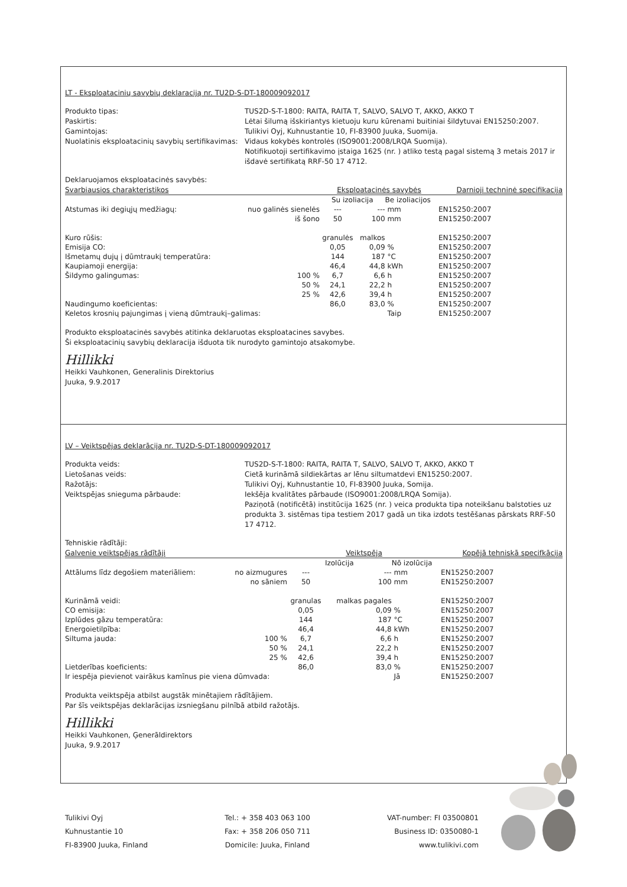LT - Eksploatacinių savybių deklaraciją nr. TU2D-S-DT-180009092017
Produkto tipas:
TUS2D-S-T-1800: RAITA, RAITA T, SALVO, SALVO T, AKKO, AKKO T
Paskirtis:
Lėtai šilumą išskiriantys kietuoju kuru kūrenami buitiniai šildytuvai EN15250:2007.
Gamintojas:
Tulikivi Oyj, Kuhnustantie 10, FI-83900 Juuka, Suomija.
Nuolatinis eksploatacinių savybių sertifikavimas:
Vidaus kokybės kontrolės (ISO9001:2008/LRQA Suomija).
Notifikuotoji sertifikavimo įstaiga 1625 (nr. ) atliko testą pagal sistemą 3 metais 2017 ir išdavė sertifikatą RRF-50 17 4712.
Deklaruojamos eksploatacinės savybės:
| Svarbiausios charakteristikos | | Eksploatacinės savybės | | | | Darnioji techninė specifikacija |
| --- | --- | --- | --- | --- | --- | --- |
| | | Su izoliacija | | Be izoliacijos | | |
| Atstumas iki degiųjų medžiagų: | nuo galinės sienelės | --- | --- | mm | | EN15250:2007 |
| | iš šono | 50 | 100 | mm | | EN15250:2007 |
| Kuro rūšis: | | granulės | malkos | | | EN15250:2007 |
| Emisija CO: | | 0,05 | 0,09 | % | | EN15250:2007 |
| Išmetamų dujų į dūmtraukį temperatūra: | | 144 | 187 | °C | | EN15250:2007 |
| Kaupiamoji energija: | | 46,4 | 44,8 | kWh | | EN15250:2007 |
| Šildymo galingumas: | 100 % | 6,7 | 6,6 | h | | EN15250:2007 |
| | 50 % | 24,1 | 22,2 | h | | EN15250:2007 |
| | 25 % | 42,6 | 39,4 | h | | EN15250:2007 |
| Naudingumo koeficientas: | | 86,0 | 83,0 | % | | EN15250:2007 |
| Keletos krosnių pajungimas į vieną dūmtraukį–galimas: | | | | Taip | | EN15250:2007 |
Produkto eksploatacinės savybės atitinka deklaruotas eksploatacines savybes.
Ši eksploatacinių savybių deklaracija išduota tik nurodyto gamintojo atsakomybe.
Hillikki
Heikki Vauhkonen, Generalinis Direktorius
Juuka, 9.9.2017
LV – Veiktspējas deklarācija nr. TU2D-S-DT-180009092017
Produkta veids:
TUS2D-S-T-1800: RAITA, RAITA T, SALVO, SALVO T, AKKO, AKKO T
Lietošanas veids:
Cietā kurināmā sildiekārtas ar lēnu siltumatdevi EN15250:2007.
Ražotājs:
Tulikivi Oyj, Kuhnustantie 10, FI-83900 Juuka, Somija.
Veiktspējas snieguma pārbaude:
Iekšēja kvalitātes pārbaude (ISO9001:2008/LRQA Somija).
Paziņotā (notificētā) institūcija 1625 (nr. ) veica produkta tipa noteikšanu balstoties uz produkta 3. sistēmas tipa testiem 2017 gadā un tika izdots testēšanas pārskats RRF-50 17 4712.
Tehniskie rādītāji:
| Galvenie veiktspējas rādītāji | | Veiktspēja | | | | Kopējā tehniskā specifkācija |
| --- | --- | --- | --- | --- | --- | --- |
| | | Izolūcija | | Nō izolūcija | | |
| Attālums līdz degošiem materiāliem: | no aizmugures | --- | --- | mm | | EN15250:2007 |
| | no sāniem | 50 | 100 | mm | | EN15250:2007 |
| Kurināmā veidi: | | granulas | malkas pagales | | | EN15250:2007 |
| CO emisija: | | 0,05 | 0,09 | % | | EN15250:2007 |
| Izplūdes gāzu temperatūra: | | 144 | 187 | °C | | EN15250:2007 |
| Energoietilpība: | | 46,4 | 44,8 | kWh | | EN15250:2007 |
| Siltuma jauda: | 100 % | 6,7 | 6,6 | h | | EN15250:2007 |
| | 50 % | 24,1 | 22,2 | h | | EN15250:2007 |
| | 25 % | 42,6 | 39,4 | h | | EN15250:2007 |
| Lietderības koeficients: | | 86,0 | 83,0 | % | | EN15250:2007 |
| Ir iespēja pievienot vairākus kamīnus pie viena dūmvada: | | | | Jā | | EN15250:2007 |
Produkta veiktspēja atbilst augstāk minētajiem rādītājiem.
Par šīs veiktspējas deklarācijas izsniegšanu pilnībā atbild ražotājs.
Hillikki
Heikki Vauhkonen, Ģenerāldirektors
Juuka, 9.9.2017
Tulikivi Oyj
Kuhnustantie 10
FI-83900 Juuka, Finland
Tel.: + 358 403 063 100
Fax: + 358 206 050 711
Domicile: Juuka, Finland
VAT-number: FI 03500801
Business ID: 0350080-1
www.tulikivi.com